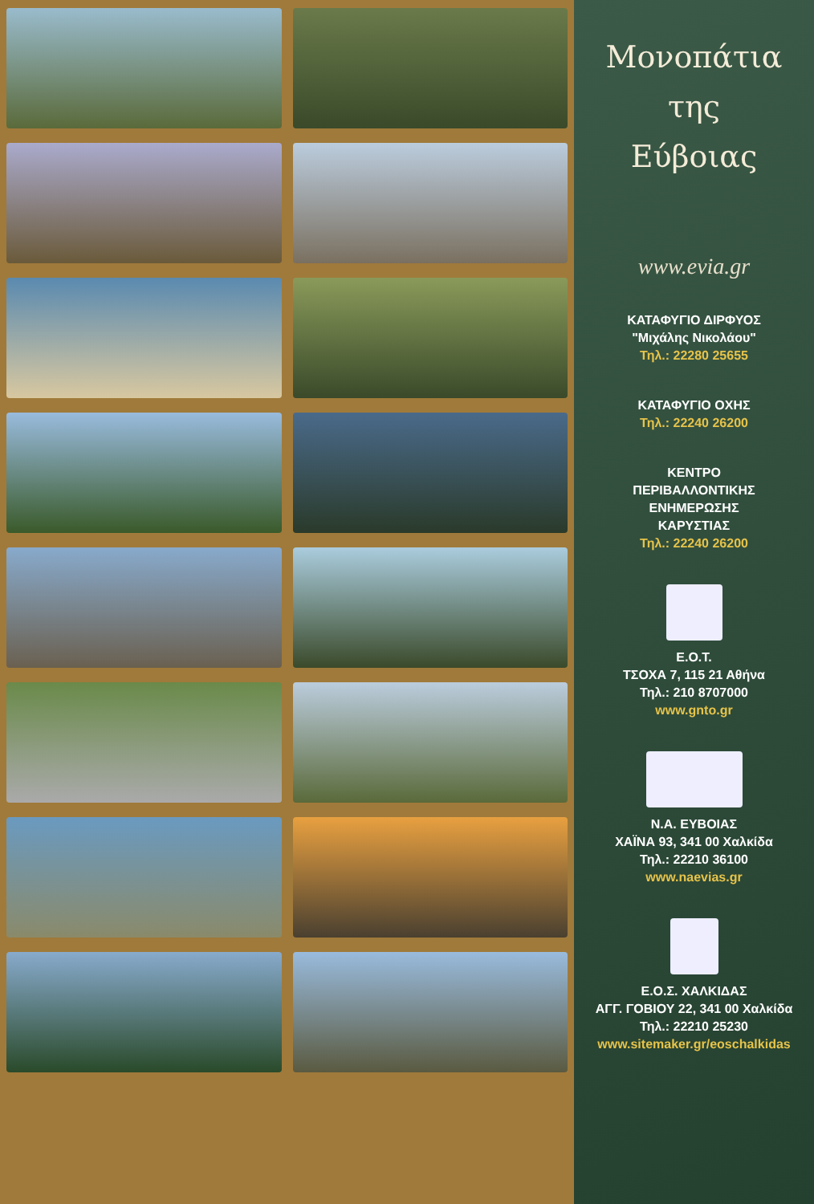Μονοπάτια
της
Εύβοιας
www.evia.gr
ΚΑΤΑΦΥΓΙΟ ΔΙΡΦΥΟΣ
"Μιχάλης Νικολάου"
Τηλ.: 22280 25655
ΚΑΤΑΦΥΓΙΟ ΟΧΗΣ
Τηλ.: 22240 26200
ΚΕΝΤΡΟ
ΠΕΡΙΒΑΛΛΟΝΤΙΚΗΣ
ΕΝΗΜΕΡΩΣΗΣ
ΚΑΡΥΣΤΙΑΣ
Τηλ.: 22240 26200
Ε.Ο.Τ.
ΤΣΟΧΑ 7, 115 21 Αθήνα
Τηλ.: 210 8707000
www.gnto.gr
Ν.Α. ΕΥΒΟΙΑΣ
ΧΑΪΝΑ 93, 341 00 Χαλκίδα
Τηλ.: 22210 36100
www.naevias.gr
Ε.Ο.Σ. ΧΑΛΚΙΔΑΣ
ΑΓΓ. ΓΟΒΙΟΥ 22, 341 00 Χαλκίδα
Τηλ.: 22210 25230
www.sitemaker.gr/eoschalkidas